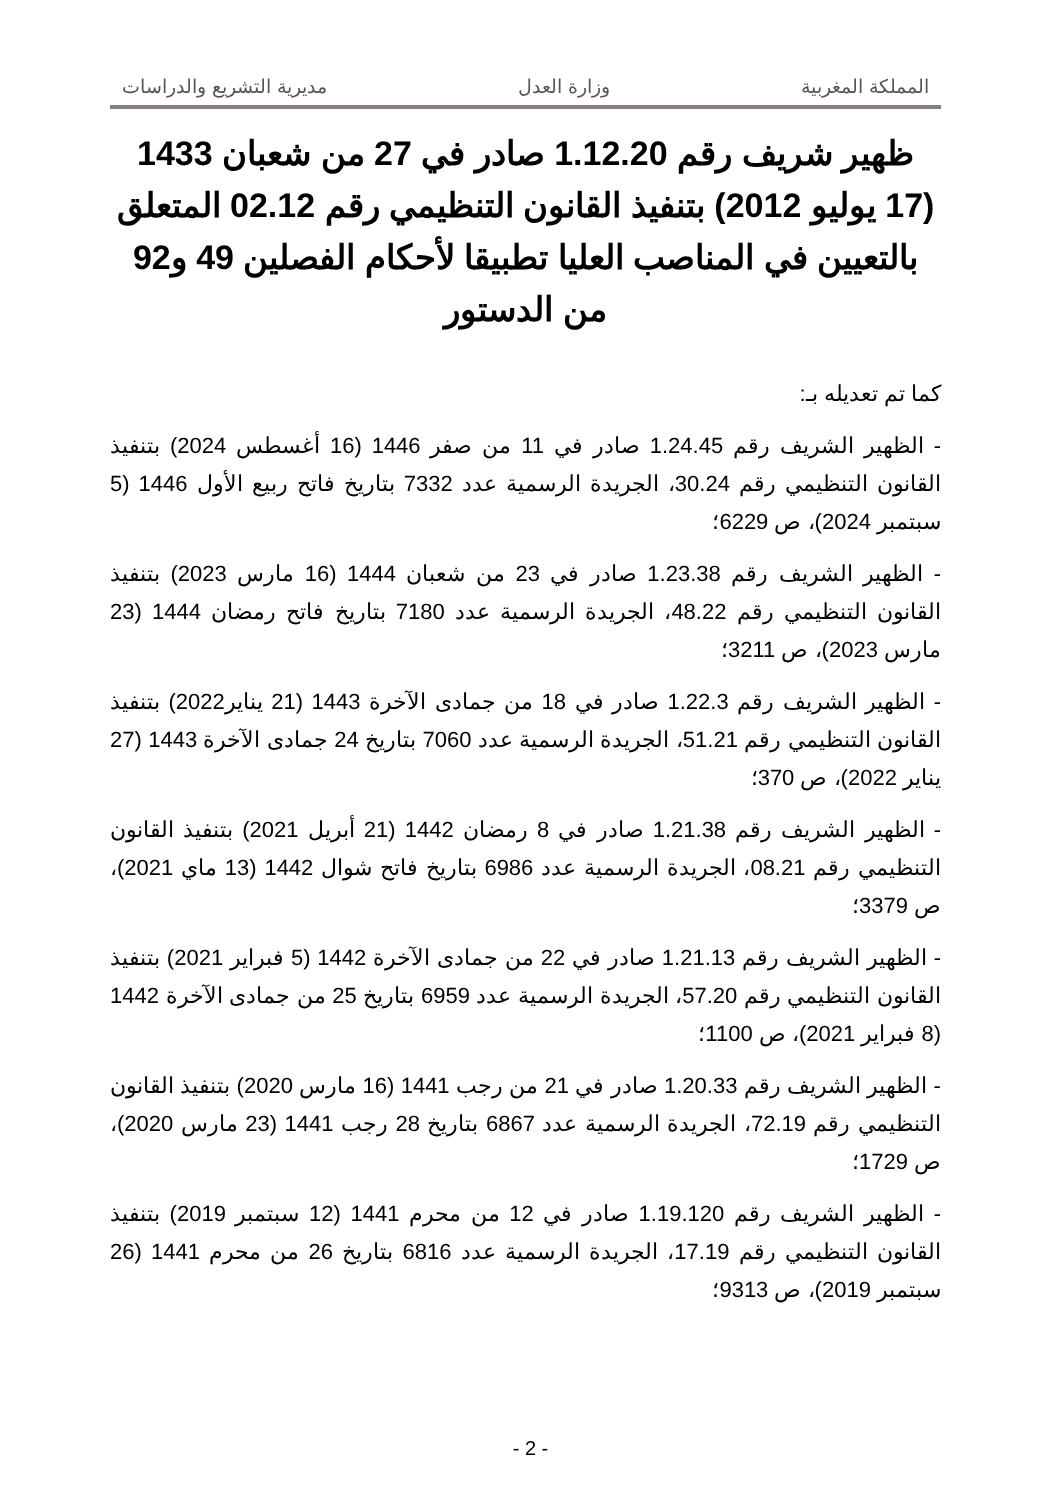المملكة المغربية وزارة العدل مديرية التشريع والدراسات
ظهير شريف رقم 1.12.20 صادر في 27 من شعبان 1433 (17 يوليو 2012) بتنفيذ القانون التنظيمي رقم 02.12 المتعلق بالتعيين في المناصب العليا تطبيقا لأحكام الفصلين 49 و92 من الدستور
كما تم تعديله بـ:
- الظهير الشريف رقم 1.24.45 صادر في 11 من صفر 1446 (16 أغسطس 2024) بتنفيذ القانون التنظيمي رقم 30.24، الجريدة الرسمية عدد 7332 بتاريخ فاتح ربيع الأول 1446 (5 سبتمبر 2024)، ص 6229؛
- الظهير الشريف رقم 1.23.38 صادر في 23 من شعبان 1444 (16 مارس 2023) بتنفيذ القانون التنظيمي رقم 48.22، الجريدة الرسمية عدد 7180 بتاريخ فاتح رمضان 1444 (23 مارس 2023)، ص 3211؛
- الظهير الشريف رقم 1.22.3 صادر في 18 من جمادى الآخرة 1443 (21 يناير2022) بتنفيذ القانون التنظيمي رقم 51.21، الجريدة الرسمية عدد 7060 بتاريخ 24 جمادى الآخرة 1443 (27 يناير 2022)، ص 370؛
- الظهير الشريف رقم 1.21.38 صادر في 8 رمضان 1442 (21 أبريل 2021) بتنفيذ القانون التنظيمي رقم 08.21، الجريدة الرسمية عدد 6986 بتاريخ فاتح شوال 1442 (13 ماي 2021)، ص 3379؛
- الظهير الشريف رقم 1.21.13 صادر في 22 من جمادى الآخرة 1442 (5 فبراير 2021) بتنفيذ القانون التنظيمي رقم 57.20، الجريدة الرسمية عدد 6959 بتاريخ 25 من جمادى الآخرة 1442 (8 فبراير 2021)، ص 1100؛
- الظهير الشريف رقم 1.20.33 صادر في 21 من رجب 1441 (16 مارس 2020) بتنفيذ القانون التنظيمي رقم 72.19، الجريدة الرسمية عدد 6867 بتاريخ 28 رجب 1441 (23 مارس 2020)، ص 1729؛
- الظهير الشريف رقم 1.19.120 صادر في 12 من محرم 1441 (12 سبتمبر 2019) بتنفيذ القانون التنظيمي رقم 17.19، الجريدة الرسمية عدد 6816 بتاريخ 26 من محرم 1441 (26 سبتمبر 2019)، ص 9313؛
- 2 -